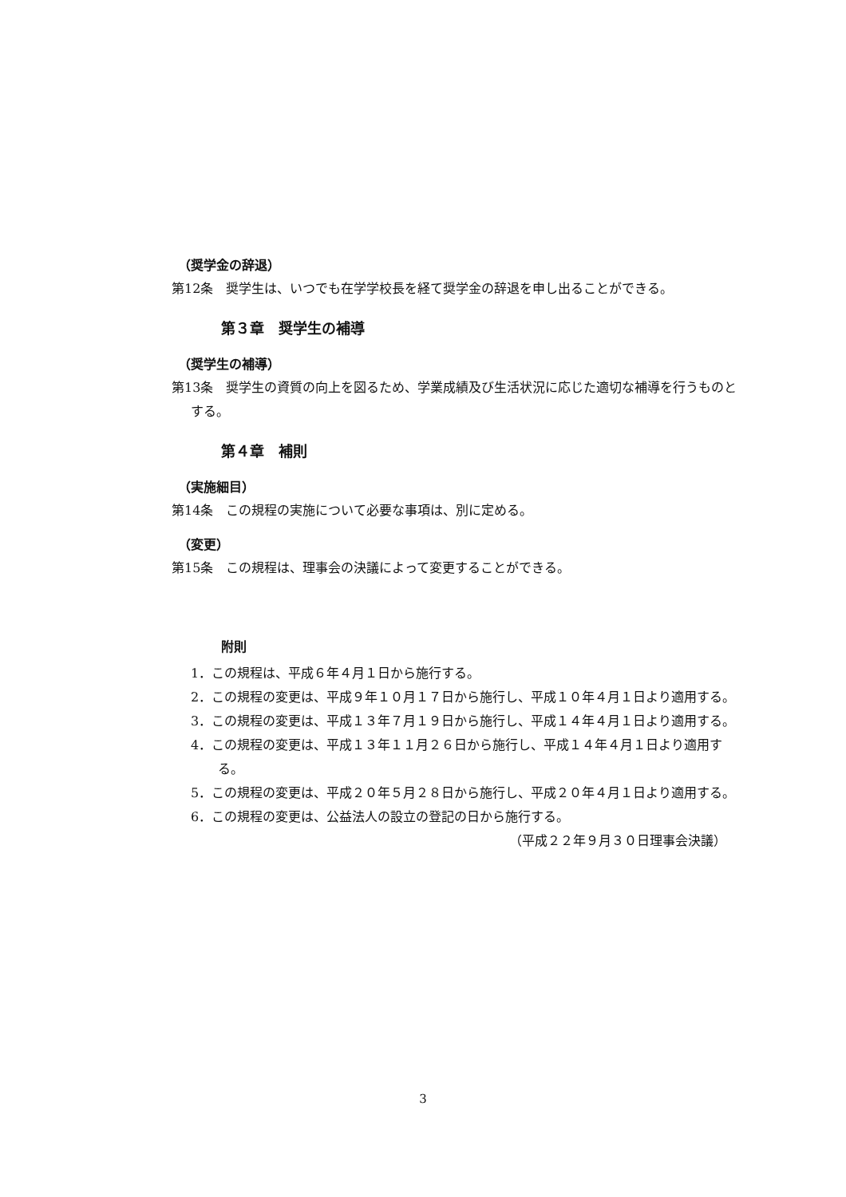（奨学金の辞退）
第12条　奨学生は、いつでも在学学校長を経て奨学金の辞退を申し出ることができる。
第３章　奨学生の補導
（奨学生の補導）
第13条　奨学生の資質の向上を図るため、学業成績及び生活状況に応じた適切な補導を行うものとする。
第４章　補則
（実施細目）
第14条　この規程の実施について必要な事項は、別に定める。
（変更）
第15条　この規程は、理事会の決議によって変更することができる。
附則
1．この規程は、平成６年４月１日から施行する。
2．この規程の変更は、平成９年１０月１７日から施行し、平成１０年４月１日より適用する。
3．この規程の変更は、平成１３年７月１９日から施行し、平成１４年４月１日より適用する。
4．この規程の変更は、平成１３年１１月２６日から施行し、平成１４年４月１日より適用する。
5．この規程の変更は、平成２０年５月２８日から施行し、平成２０年４月１日より適用する。
6．この規程の変更は、公益法人の設立の登記の日から施行する。
（平成２２年９月３０日理事会決議）
3